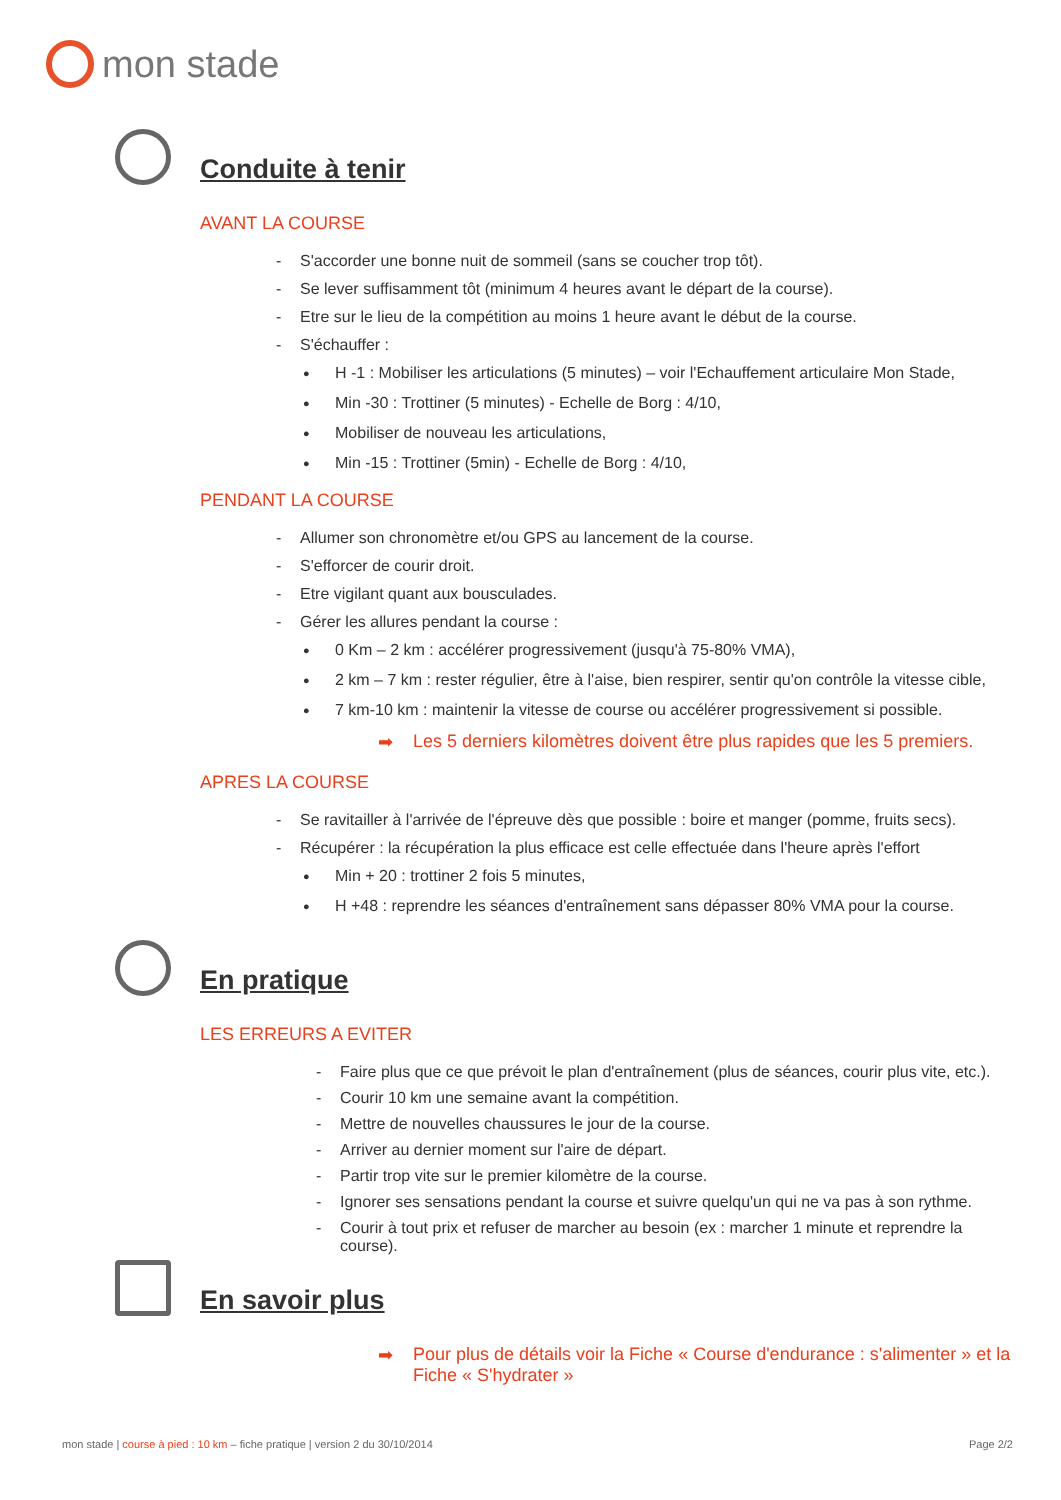mon stade
Conduite à tenir
AVANT LA COURSE
S'accorder une bonne nuit de sommeil (sans se coucher trop tôt).
Se lever suffisamment tôt (minimum 4 heures avant le départ de la course).
Etre sur le lieu de la compétition au moins 1 heure avant le début de la course.
S'échauffer :
H -1 : Mobiliser les articulations (5 minutes) – voir l'Echauffement articulaire Mon Stade,
Min -30 : Trottiner (5 minutes) - Echelle de Borg : 4/10,
Mobiliser de nouveau les articulations,
Min -15 : Trottiner (5min) - Echelle de Borg : 4/10,
PENDANT LA COURSE
Allumer son chronomètre et/ou GPS au lancement de la course.
S'efforcer de courir droit.
Etre vigilant quant aux bousculades.
Gérer les allures pendant la course :
0 Km – 2 km : accélérer progressivement (jusqu'à 75-80% VMA),
2 km – 7 km : rester régulier, être à l'aise, bien respirer, sentir qu'on contrôle la vitesse cible,
7 km-10 km : maintenir la vitesse de course ou accélérer progressivement si possible.
➡ Les 5 derniers kilomètres doivent être plus rapides que les 5 premiers.
APRES LA COURSE
Se ravitailler à l'arrivée de l'épreuve dès que possible : boire et manger (pomme, fruits secs).
Récupérer : la récupération la plus efficace est celle effectuée dans l'heure après l'effort
Min + 20 : trottiner 2 fois 5 minutes,
H +48 : reprendre les séances d'entraînement sans dépasser 80% VMA pour la course.
En pratique
LES ERREURS A EVITER
Faire plus que ce que prévoit le plan d'entraînement (plus de séances, courir plus vite, etc.).
Courir 10 km une semaine avant la compétition.
Mettre de nouvelles chaussures le jour de la course.
Arriver au dernier moment sur l'aire de départ.
Partir trop vite sur le premier kilomètre de la course.
Ignorer ses sensations pendant la course et suivre quelqu'un qui ne va pas à son rythme.
Courir à tout prix et refuser de marcher au besoin (ex : marcher 1 minute et reprendre la course).
En savoir plus
➡ Pour plus de détails voir la Fiche « Course d'endurance : s'alimenter » et la Fiche « S'hydrater »
mon stade | course à pied : 10 km – fiche pratique | version 2 du 30/10/2014
Page 2/2